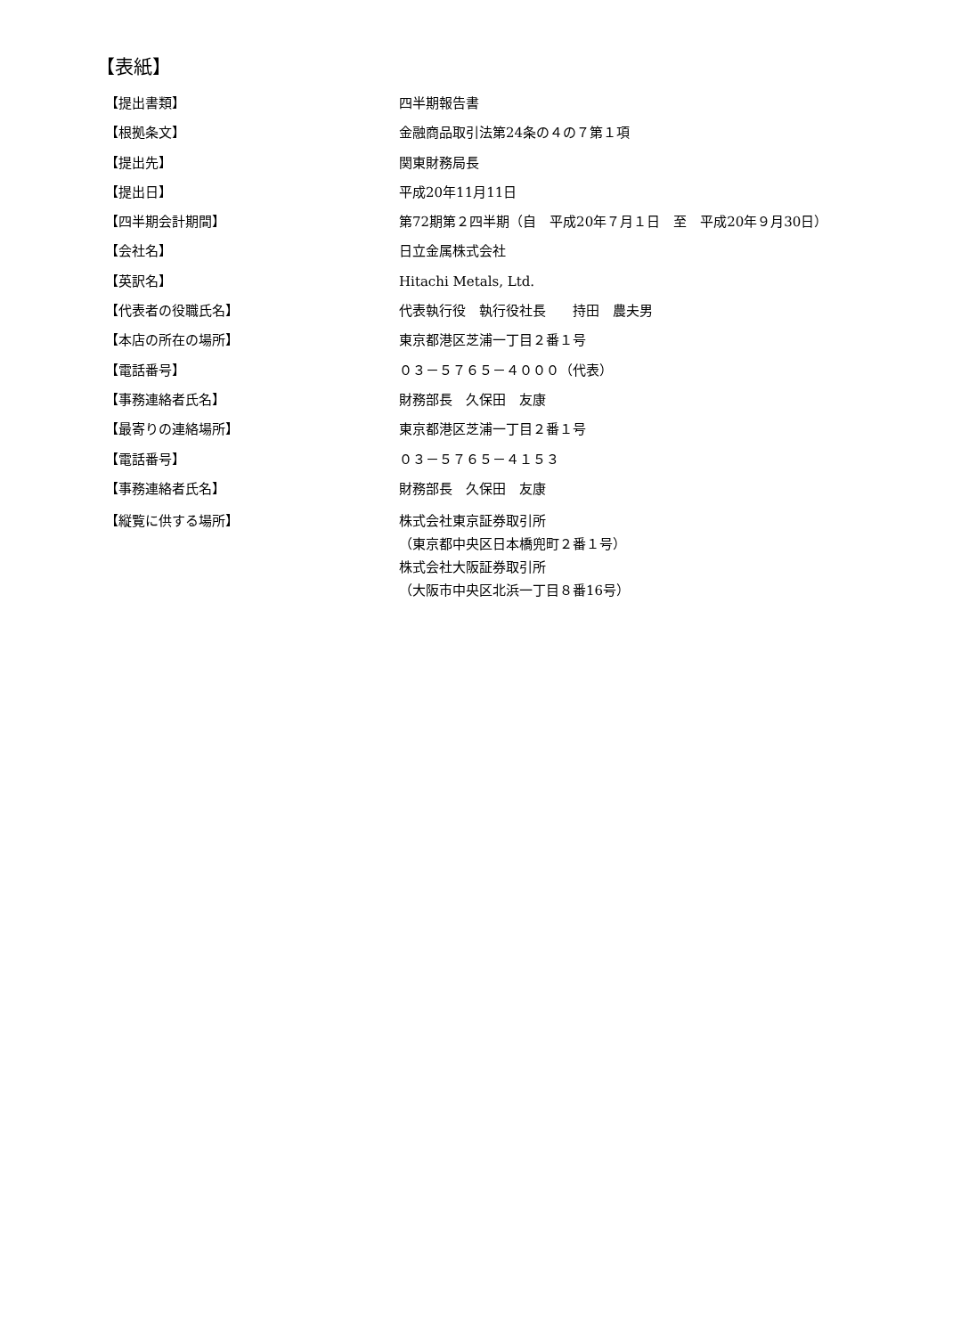【表紙】
| 【提出書類】 | 四半期報告書 |
| 【根拠条文】 | 金融商品取引法第24条の４の７第１項 |
| 【提出先】 | 関東財務局長 |
| 【提出日】 | 平成20年11月11日 |
| 【四半期会計期間】 | 第72期第２四半期（自 平成20年７月１日 至 平成20年９月30日） |
| 【会社名】 | 日立金属株式会社 |
| 【英訳名】 | Hitachi Metals, Ltd. |
| 【代表者の役職氏名】 | 代表執行役 執行役社長 持田 農夫男 |
| 【本店の所在の場所】 | 東京都港区芝浦一丁目２番１号 |
| 【電話番号】 | ０３－５７６５－４０００（代表） |
| 【事務連絡者氏名】 | 財務部長 久保田 友康 |
| 【最寄りの連絡場所】 | 東京都港区芝浦一丁目２番１号 |
| 【電話番号】 | ０３－５７６５－４１５３ |
| 【事務連絡者氏名】 | 財務部長 久保田 友康 |
| 【縦覧に供する場所】 | 株式会社東京証券取引所 （東京都中央区日本橋兜町２番１号） 株式会社大阪証券取引所 （大阪市中央区北浜一丁目８番16号） |